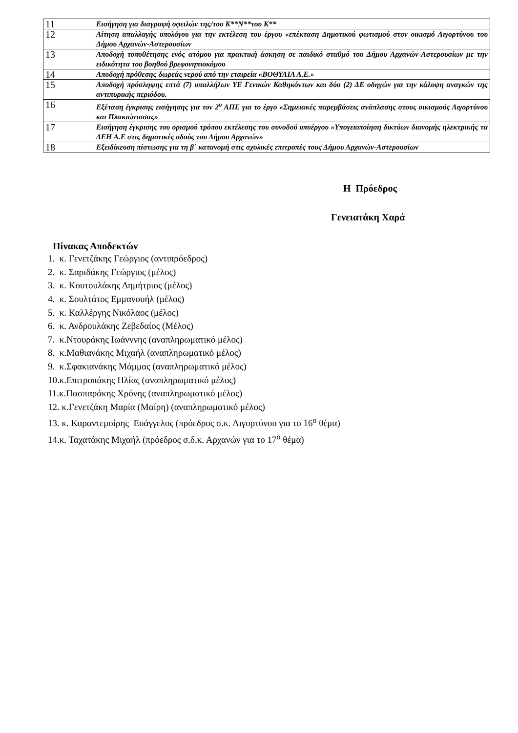| 11 | Εισήγηση για διαγραφή οφειλών της/του Κ**Ν**του Κ** |
| 12 | Αίτηση απαλλαγής υπολόγου για την εκτέλεση του έργου «επέκταση Δημοτικού φωτισμού στον οικισμό Λιγορτύνου του Δήμου Αρχανών-Αστερουσίων |
| 13 | Αποδοχή τοποθέτησης ενός ατόμου για πρακτική άσκηση σε παιδικό σταθμό του Δήμου Αρχανών-Αστερουσίων με την ειδικότητα του βοηθού βρεφονηπιοκόμου |
| 14 | Αποδοχή πρόθεσης δωρεάς νερού από την εταιρεία «ΒΟΘΥΛΙΑ Α.Ε.» |
| 15 | Αποδοχή πρόσληψης επτά (7) υπαλλήλων ΥΕ Γενικών Καθηκόντων και δύο (2) ΔΕ οδηγών για την κάλυψη αναγκών της αντιπυρικής περιόδου. |
| 16 | Εξέταση έγκρισης εισήγησης για τον 2<sup>ο</sup> ΑΠΕ για το έργο «Σημειακές παρεμβάσεις ανάπλασης στους οικισμούς Λιγορτύνου και Πλακιώτισσας» |
| 17 | Εισήγηση έγκρισης του ορισμού τρόπου εκτέλεσης του συνοδού υποέργου «Υπογειοποίηση δικτύων διανομής ηλεκτρικής τα ΔΕΗ Α.Ε στις δημοτικές οδούς του Δήμου Αρχανών» |
| 18 | Εξειδίκευση πίστωσης για τη β΄ κατανομή στις σχολικές επιτροπές τους Δήμου Αρχανών-Αστερουσίων |
Η Πρόεδρος
Γενειατάκη Χαρά
Πίνακας Αποδεκτών
1. κ. Γενετζάκης Γεώργιος (αντιπρόεδρος)
2. κ. Σαριδάκης Γεώργιος (μέλος)
3. κ. Κουτουλάκης Δημήτριος (μέλος)
4. κ. Σουλτάτος Εμμανουήλ (μέλος)
5. κ. Καλλέργης Νικόλαος (μέλος)
6. κ. Ανδρουλάκης Ζεβεδαίος (Μέλος)
7. κ.Ντουράκης Ιωάνννης (αναπληρωματικό μέλος)
8. κ.Μαθιανάκης Μιχαήλ (αναπληρωματικό μέλος)
9. κ.Σφακιανάκης Μάμμας (αναπληρωματικό μέλος)
10.κ.Επιτροπάκης Ηλίας (αναπληρωματικό μέλος)
11.κ.Πασπαράκης Χρόνης (αναπληρωματικό μέλος)
12. κ.Γενετζάκη Μαρία (Μαίρη) (αναπληρωματικό μέλος)
13. κ. Καραντεμοίρης Ευάγγελος (πρόεδρος σ.κ. Λιγορτύνου για το 16<sup>ο</sup> θέμα)
14.κ. Ταχατάκης Μιχαήλ (πρόεδρος σ.δ.κ. Αρχανών για το 17<sup>ο</sup> θέμα)